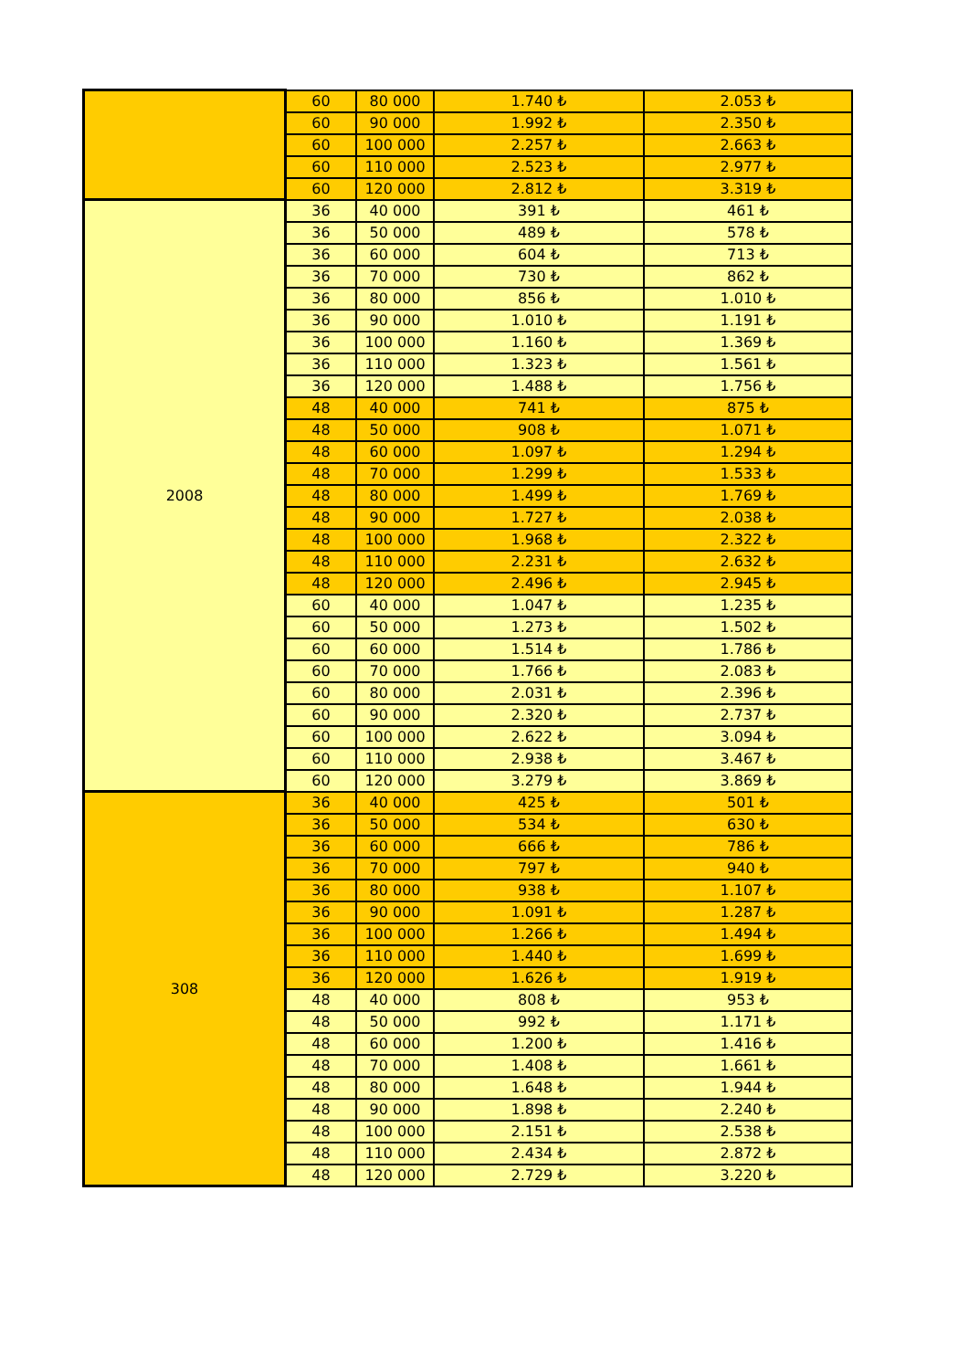| | 60 | 80 000 | 1.740 ₺ | 2.053 ₺ |
| | 60 | 90 000 | 1.992 ₺ | 2.350 ₺ |
| | 60 | 100 000 | 2.257 ₺ | 2.663 ₺ |
| | 60 | 110 000 | 2.523 ₺ | 2.977 ₺ |
| | 60 | 120 000 | 2.812 ₺ | 3.319 ₺ |
| 2008 | 36 | 40 000 | 391 ₺ | 461 ₺ |
| | 36 | 50 000 | 489 ₺ | 578 ₺ |
| | 36 | 60 000 | 604 ₺ | 713 ₺ |
| | 36 | 70 000 | 730 ₺ | 862 ₺ |
| | 36 | 80 000 | 856 ₺ | 1.010 ₺ |
| | 36 | 90 000 | 1.010 ₺ | 1.191 ₺ |
| | 36 | 100 000 | 1.160 ₺ | 1.369 ₺ |
| | 36 | 110 000 | 1.323 ₺ | 1.561 ₺ |
| | 36 | 120 000 | 1.488 ₺ | 1.756 ₺ |
| | 48 | 40 000 | 741 ₺ | 875 ₺ |
| | 48 | 50 000 | 908 ₺ | 1.071 ₺ |
| | 48 | 60 000 | 1.097 ₺ | 1.294 ₺ |
| | 48 | 70 000 | 1.299 ₺ | 1.533 ₺ |
| | 48 | 80 000 | 1.499 ₺ | 1.769 ₺ |
| | 48 | 90 000 | 1.727 ₺ | 2.038 ₺ |
| | 48 | 100 000 | 1.968 ₺ | 2.322 ₺ |
| | 48 | 110 000 | 2.231 ₺ | 2.632 ₺ |
| | 48 | 120 000 | 2.496 ₺ | 2.945 ₺ |
| | 60 | 40 000 | 1.047 ₺ | 1.235 ₺ |
| | 60 | 50 000 | 1.273 ₺ | 1.502 ₺ |
| | 60 | 60 000 | 1.514 ₺ | 1.786 ₺ |
| | 60 | 70 000 | 1.766 ₺ | 2.083 ₺ |
| | 60 | 80 000 | 2.031 ₺ | 2.396 ₺ |
| | 60 | 90 000 | 2.320 ₺ | 2.737 ₺ |
| | 60 | 100 000 | 2.622 ₺ | 3.094 ₺ |
| | 60 | 110 000 | 2.938 ₺ | 3.467 ₺ |
| | 60 | 120 000 | 3.279 ₺ | 3.869 ₺ |
| 308 | 36 | 40 000 | 425 ₺ | 501 ₺ |
| | 36 | 50 000 | 534 ₺ | 630 ₺ |
| | 36 | 60 000 | 666 ₺ | 786 ₺ |
| | 36 | 70 000 | 797 ₺ | 940 ₺ |
| | 36 | 80 000 | 938 ₺ | 1.107 ₺ |
| | 36 | 90 000 | 1.091 ₺ | 1.287 ₺ |
| | 36 | 100 000 | 1.266 ₺ | 1.494 ₺ |
| | 36 | 110 000 | 1.440 ₺ | 1.699 ₺ |
| | 36 | 120 000 | 1.626 ₺ | 1.919 ₺ |
| | 48 | 40 000 | 808 ₺ | 953 ₺ |
| | 48 | 50 000 | 992 ₺ | 1.171 ₺ |
| | 48 | 60 000 | 1.200 ₺ | 1.416 ₺ |
| | 48 | 70 000 | 1.408 ₺ | 1.661 ₺ |
| | 48 | 80 000 | 1.648 ₺ | 1.944 ₺ |
| | 48 | 90 000 | 1.898 ₺ | 2.240 ₺ |
| | 48 | 100 000 | 2.151 ₺ | 2.538 ₺ |
| | 48 | 110 000 | 2.434 ₺ | 2.872 ₺ |
| | 48 | 120 000 | 2.729 ₺ | 3.220 ₺ |